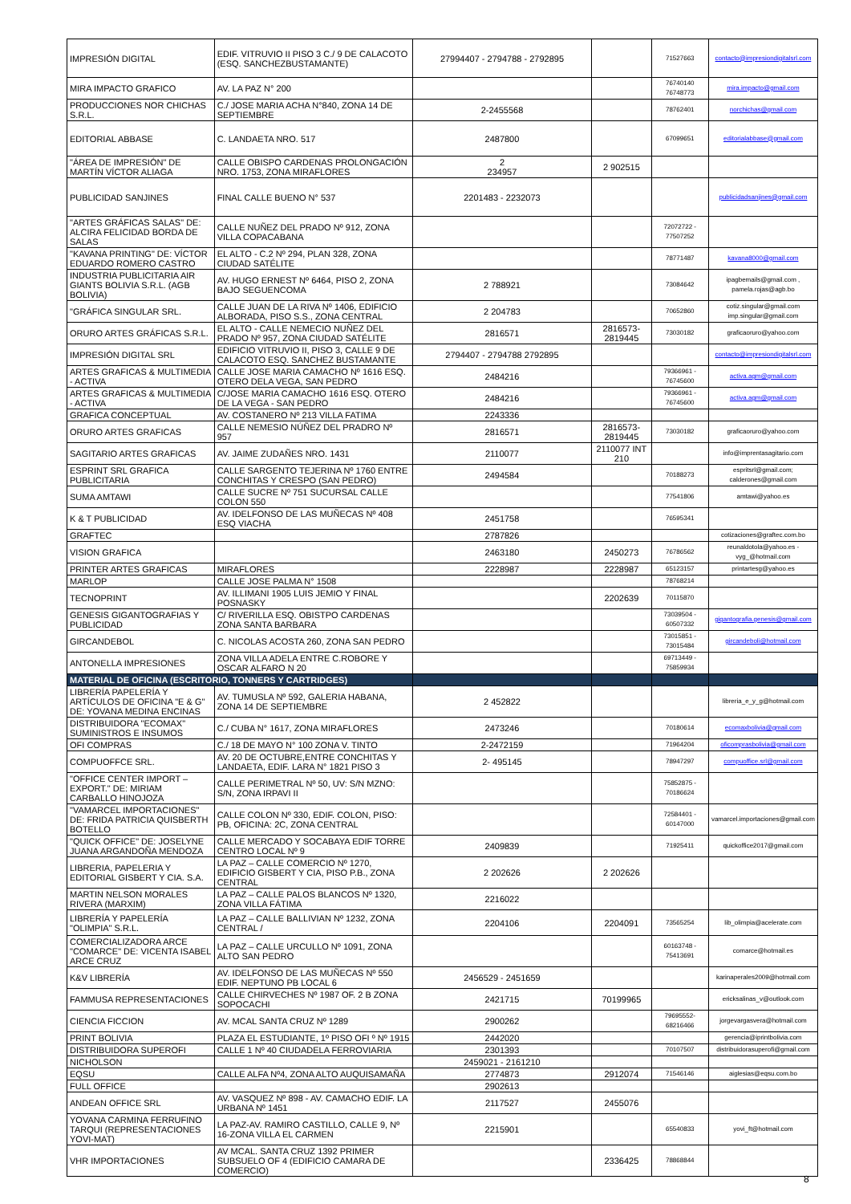| IMPRESIÓN DIGITAL | EDIF. VITRUVIO II PISO 3 C./ 9 DE CALACOTO (ESQ. SANCHEZBUSTAMANTE) | 27994407 - 2794788 - 2792895 | | 71527663 | contacto@impresiondigitalsrl.com |
| MIRA IMPACTO GRAFICO | AV. LA PAZ N° 200 | | | 76740140 76748773 | mira.impacto@gmail.com |
| PRODUCCIONES NOR CHICHAS S.R.L. | C./ JOSE MARIA ACHA N°840, ZONA 14 DE SEPTIEMBRE | 2-2455568 | | 78762401 | norchichas@gmail.com |
| EDITORIAL ABBASE | C. LANDAETA NRO. 517 | 2487800 | | 67099651 | editorialabbase@gmail.com |
| "ÁREA DE IMPRESIÓN" DE MARTÍN VÍCTOR ALIAGA | CALLE OBISPO CARDENAS PROLONGACIÓN NRO. 1753, ZONA MIRAFLORES | 2 234957 | 2 902515 | | |
| PUBLICIDAD SANJINES | FINAL CALLE BUENO N° 537 | 2201483 - 2232073 | | | publicidadsanjines@gmail.com |
| "ARTES GRÁFICAS SALAS" DE: ALCIRA FELICIDAD BORDA DE SALAS | CALLE NUÑEZ DEL PRADO Nº 912, ZONA VILLA COPACABANA | | | 72072722 - 77507252 | |
| "KAVANA PRINTING" DE: VÍCTOR EDUARDO ROMERO CASTRO | EL ALTO - C.2 Nº 294, PLAN 328, ZONA CIUDAD SATÉLITE | | | 78771487 | kavana8000@gmail.com |
| INDUSTRIA PUBLICITARIA AIR GIANTS BOLIVIA S.R.L. (AGB BOLIVIA) | AV. HUGO ERNEST Nº 6464, PISO 2, ZONA BAJO SEGUENCOMA | 2 788921 | | 73084642 | ipagbemails@gmail.com , pamela.rojas@agb.bo |
| "GRÁFICA SINGULAR SRL. | CALLE JUAN DE LA RIVA Nº 1406, EDIFICIO ALBORADA, PISO S.S., ZONA CENTRAL | 2 204783 | | 70652860 | cotiz.singular@gmail.com imp.singular@gmail.com |
| ORURO ARTES GRÁFICAS S.R.L. | EL ALTO - CALLE NEMECIO NUÑEZ DEL PRADO Nº 957, ZONA CIUDAD SATÉLITE | 2816571 | 2816573-2819445 | 73030182 | graficaoruro@yahoo.com |
| IMPRESIÓN DIGITAL SRL | EDIFICIO VITRUVIO II, PISO 3, CALLE 9 DE CALACOTO ESQ. SANCHEZ BUSTAMANTE | 2794407 - 2794788 2792895 | | | contacto@impresiondigitalsrl.com |
| ARTES GRAFICAS & MULTIMEDIA - ACTIVA | CALLE JOSE MARIA CAMACHO Nº 1616 ESQ. OTERO DELA VEGA, SAN PEDRO | 2484216 | | 79366961 - 76745600 | activa.agm@gmail.com |
| ARTES GRAFICAS & MULTIMEDIA - ACTIVA | C/JOSE MARIA CAMACHO 1616 ESQ. OTERO DE LA VEGA - SAN PEDRO | 2484216 | | 79366961 - 76745600 | activa.agm@gmail.com |
| GRAFICA CONCEPTUAL | AV. COSTANERO Nº 213 VILLA FATIMA | 2243336 | | | |
| ORURO ARTES GRAFICAS | CALLE NEMESIO NÚÑEZ DEL PRADRO Nº 957 | 2816571 | 2816573-2819445 | 73030182 | graficaoruro@yahoo.com |
| SAGITARIO ARTES GRAFICAS | AV. JAIME ZUDAÑES NRO. 1431 | 2110077 | 2110077 INT 210 | | info@imprentasagitario.com |
| ESPRINT SRL GRAFICA PUBLICITARIA | CALLE SARGENTO TEJERINA Nº 1760 ENTRE CONCHITAS Y CRESPO (SAN PEDRO) | 2494584 | | 70188273 | espritsrl@gmail.com; calderones@gmail.com |
| SUMA AMTAWI | CALLE SUCRE Nº 751 SUCURSAL CALLE COLON 550 | | | 77541806 | amtawi@yahoo.es |
| K & T PUBLICIDAD | AV. IDELFONSO DE LAS MUÑECAS Nº 408 ESQ VIACHA | 2451758 | | 76595341 | |
| GRAFTEC | | 2787826 | | | cotizaciones@graftec.com.bo |
| VISION GRAFICA | | 2463180 | 2450273 | 76786562 | reunaldotola@yahoo.es - vyg_@hotmail.com |
| PRINTER ARTES GRAFICAS | MIRAFLORES | 2228987 | 2228987 | 65123157 | printartesg@yahoo.es |
| MARLOP | CALLE JOSE PALMA N° 1508 | | | 78768214 | |
| TECNOPRINT | AV. ILLIMANI 1905 LUIS JEMIO Y FINAL POSNASKY | | 2202639 | 70115870 | |
| GENESIS GIGANTOGRAFIAS Y PUBLICIDAD | C/ RIVERILLA ESQ. OBISTPO CARDENAS ZONA SANTA BARBARA | | | 73039504 - 60507332 | gigantografia.genesis@gmail.com |
| GIRCANDEBOL | C. NICOLAS ACOSTA 260, ZONA SAN PEDRO | | | 73015851 - 73015484 | gircandeboli@hotmail.com |
| ANTONELLA IMPRESIONES | ZONA VILLA ADELA ENTRE C.ROBORE Y OSCAR ALFARO N 20 | | | 69713449 - 75859934 | |
| MATERIAL DE OFICINA (ESCRITORIO, TONNERS Y CARTRIDGES) | | | | | |
| LIBRERÍA PAPELERÍA Y ARTÍCULOS DE OFICINA "E & G" DE: YOVANA MEDINA ENCINAS | AV. TUMUSLA Nº 592, GALERIA HABANA, ZONA 14 DE SEPTIEMBRE | 2 452822 | | | libreria_e_y_g@hotmail.com |
| DISTRIBUIDORA "ECOMAX" SUMINISTROS E INSUMOS | C./ CUBA N° 1617, ZONA MIRAFLORES | 2473246 | | 70180614 | ecomaxbolivia@gmail.com |
| OFI COMPRAS | C./ 18 DE MAYO N° 100 ZONA V. TINTO | 2-2472159 | | 71964204 | oficomprasbolivia@gmail.com |
| COMPUOFFCE SRL. | AV. 20 DE OCTUBRE,ENTRE CONCHITAS Y LANDAETA, EDIF. LARA N° 1821 PISO 3 | 2- 495145 | | 78947297 | compuoffice.srl@gmail.com |
| "OFFICE CENTER IMPORT – EXPORT." DE: MIRIAM CARBALLO HINOJOZA | CALLE PERIMETRAL Nº 50, UV: S/N MZNO: S/N, ZONA IRPAVI II | | | 75852875 - 70186624 | |
| "VAMARCEL IMPORTACIONES" DE: FRIDA PATRICIA QUISBERTH BOTELLO | CALLE COLON Nº 330, EDIF. COLON, PISO: PB, OFICINA: 2C, ZONA CENTRAL | | | 72584401 - 60147000 | vamarcel.importaciones@gmail.com |
| "QUICK OFFICE" DE: JOSELYNE JUANA ARGANDOÑA MENDOZA | CALLE MERCADO Y SOCABAYA EDIF TORRE CENTRO LOCAL Nº 9 | 2409839 | | 71925411 | quickoffice2017@gmail.com |
| LIBRERIA, PAPELERIA Y EDITORIAL GISBERT Y CIA. S.A. | LA PAZ – CALLE COMERCIO Nº 1270, EDIFICIO GISBERT Y CIA, PISO P.B., ZONA CENTRAL | 2 202626 | 2 202626 | | |
| MARTIN NELSON MORALES RIVERA (MARXIM) | LA PAZ – CALLE PALOS BLANCOS Nº 1320, ZONA VILLA FÁTIMA | 2216022 | | | |
| LIBRERÍA Y PAPELERÍA "OLIMPIA" S.R.L. | LA PAZ – CALLE BALLIVIAN Nº 1232, ZONA CENTRAL / | 2204106 | 2204091 | 73565254 | lib_olimpia@acelerate.com |
| COMERCIALIZADORA ARCE "COMARCE" DE: VICENTA ISABEL ARCE CRUZ | LA PAZ – CALLE URCULLO Nº 1091, ZONA ALTO SAN PEDRO | | | 60163748 - 75413691 | comarce@hotmail.es |
| K&V LIBRERÍA | AV. IDELFONSO DE LAS MUÑECAS Nº 550 EDIF. NEPTUNO PB LOCAL 6 | 2456529 - 2451659 | | | karinaperales2009@hotmail.com |
| FAMMUSA REPRESENTACIONES | CALLE CHIRVECHES Nº 1987 OF. 2 B ZONA SOPOCACHI | 2421715 | 70199965 | | ericksalinas_v@outlook.com |
| CIENCIA FICCION | AV. MCAL SANTA CRUZ Nº 1289 | 2900262 | | 79695552-68216466 | jorgevargasvera@hotmail.com |
| PRINT BOLIVIA | PLAZA EL ESTUDIANTE, 1º PISO OFI º Nº 1915 | 2442020 | | | gerencia@iprintbolivia.com |
| DISTRIBUIDORA SUPEROFI | CALLE 1 Nº 40 CIUDADELA FERROVIARIA | 2301393 | | 70107507 | distribuidorasuperofi@gmail.com |
| NICHOLSON | | 2459021 - 2161210 | | | |
| EQSU | CALLE ALFA Nº4, ZONA ALTO AUQUISAMAÑA | 2774873 | 2912074 | 71546146 | aiglesias@eqsu.com.bo |
| FULL OFFICE | | 2902613 | | | |
| ANDEAN OFFICE SRL | AV. VASQUEZ Nº 898 - AV. CAMACHO EDIF. LA URBANA Nº 1451 | 2117527 | 2455076 | | |
| YOVANA CARMINA FERRUFINO TARQUI (REPRESENTACIONES YOVI-MAT) | LA PAZ-AV. RAMIRO CASTILLO, CALLE 9, Nº 16-ZONA VILLA EL CARMEN | 2215901 | | 65540833 | yovi_ft@hotmail.com |
| VHR IMPORTACIONES | AV MCAL. SANTA CRUZ 1392 PRIMER SUBSUELO OF 4 (EDIFICIO CAMARA DE COMERCIO) | | 2336425 | 78868844 | |
8